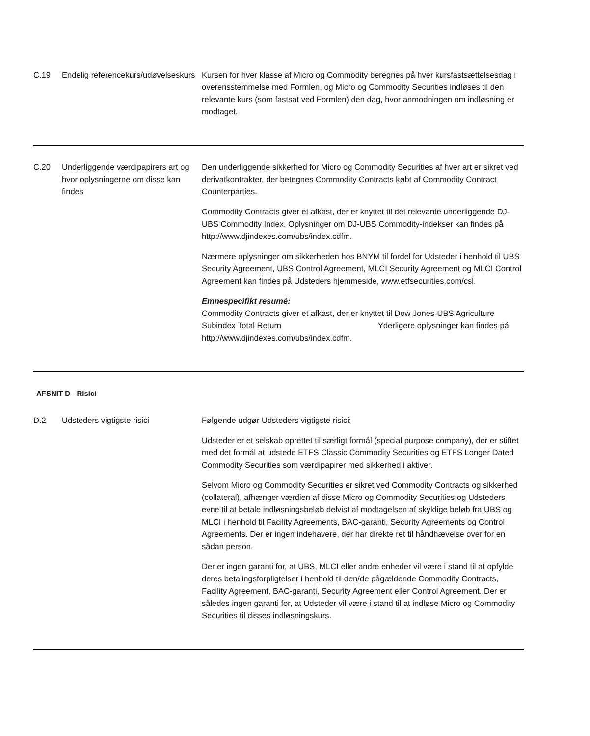| C.19 | Endelig referencekurs/udøvelseskurs | Kursen for hver klasse af Micro og Commodity beregnes på hver kursfastsættelsesdag i overensstemmelse med Formlen, og Micro og Commodity Securities indløses til den relevante kurs (som fastsat ved Formlen) den dag, hvor anmodningen om indløsning er modtaget. |
| C.20 | Underliggende værdipapirers art og hvor oplysningerne om disse kan findes | Den underliggende sikkerhed for Micro og Commodity Securities af hver art er sikret ved derivatkontrakter, der betegnes Commodity Contracts købt af Commodity Contract Counterparties. Commodity Contracts giver et afkast, der er knyttet til det relevante underliggende DJ-UBS Commodity Index. Oplysninger om DJ-UBS Commodity-indekser kan findes på http://www.djindexes.com/ubs/index.cdfm. Nærmere oplysninger om sikkerheden hos BNYM til fordel for Udsteder i henhold til UBS Security Agreement, UBS Control Agreement, MLCI Security Agreement og MLCI Control Agreement kan findes på Udsteders hjemmeside, www.etfsecurities.com/csl. Emnespecifikt resumé: Commodity Contracts giver et afkast, der er knyttet til Dow Jones-UBS Agriculture Subindex Total Return Yderligere oplysninger kan findes på http://www.djindexes.com/ubs/index.cdfm. |
AFSNIT D - Risici
| D.2 | Udsteders vigtigste risici | Følgende udgør Udsteders vigtigste risici: Udsteder er et selskab oprettet til særligt formål (special purpose company), der er stiftet med det formål at udstede ETFS Classic Commodity Securities og ETFS Longer Dated Commodity Securities som værdipapirer med sikkerhed i aktiver. Selvom Micro og Commodity Securities er sikret ved Commodity Contracts og sikkerhed (collateral), afhænger værdien af disse Micro og Commodity Securities og Udsteders evne til at betale indløsningsbeløb delvist af modtagelsen af skyldige beløb fra UBS og MLCI i henhold til Facility Agreements, BAC-garanti, Security Agreements og Control Agreements. Der er ingen indehavere, der har direkte ret til håndhævelse over for en sådan person. Der er ingen garanti for, at UBS, MLCI eller andre enheder vil være i stand til at opfylde deres betalingsforpligtelser i henhold til den/de pågældende Commodity Contracts, Facility Agreement, BAC-garanti, Security Agreement eller Control Agreement. Der er således ingen garanti for, at Udsteder vil være i stand til at indløse Micro og Commodity Securities til disses indløsningskurs. |